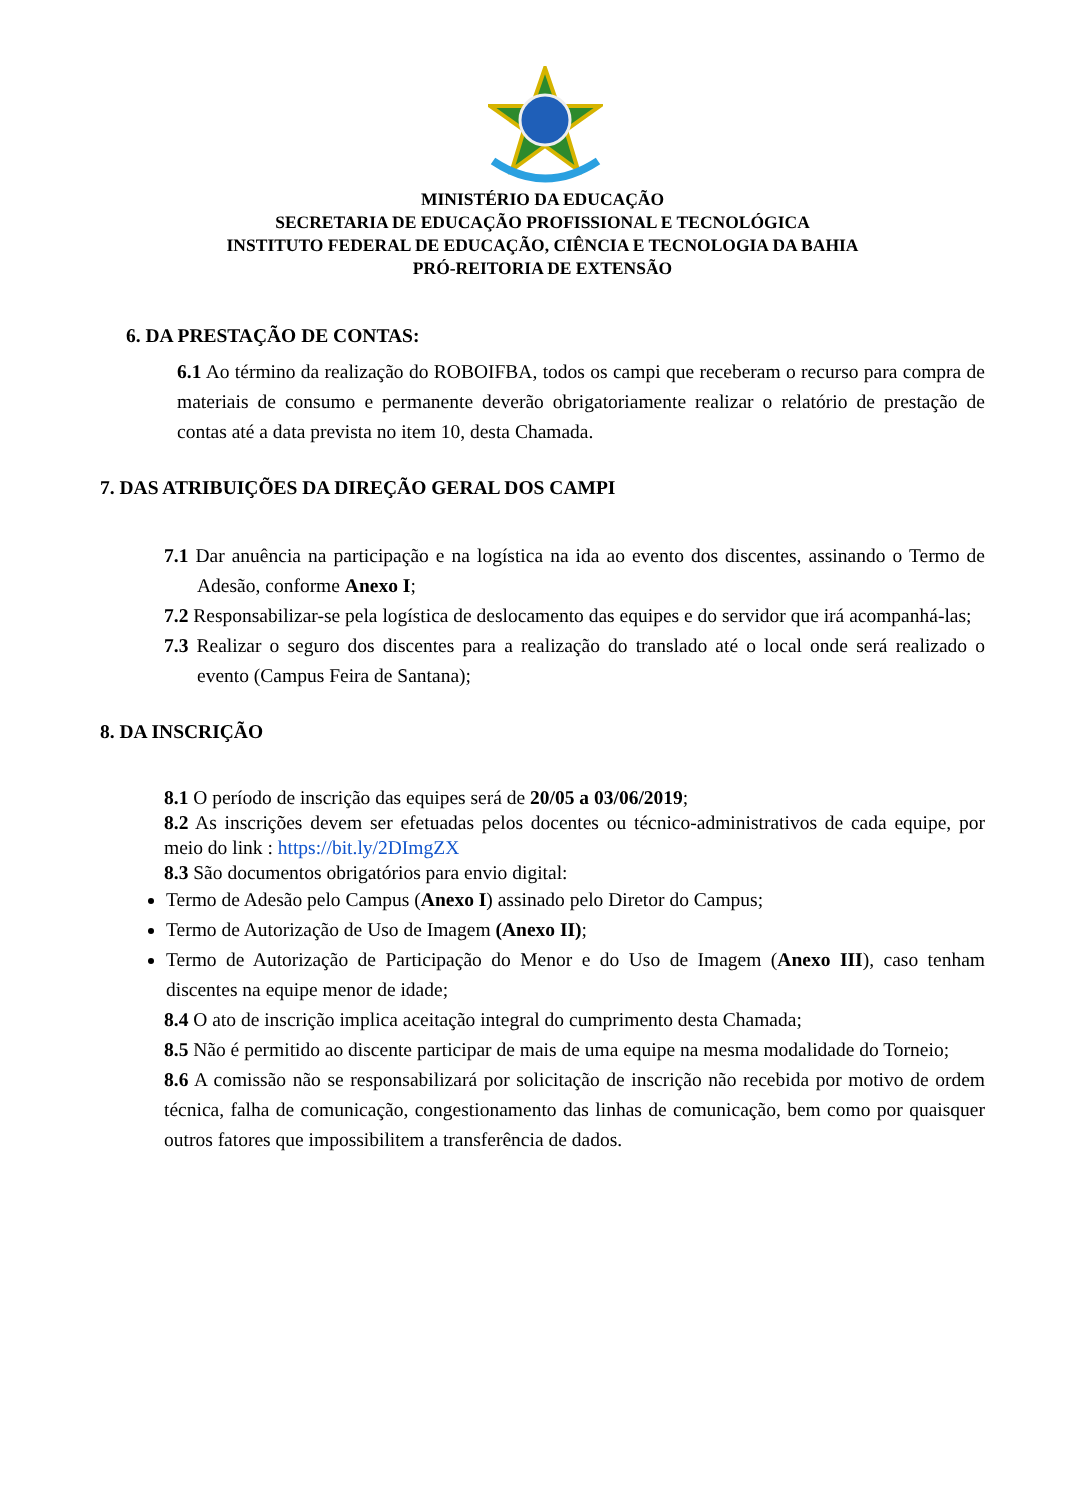MINISTÉRIO DA EDUCAÇÃO
SECRETARIA DE EDUCAÇÃO PROFISSIONAL E TECNOLÓGICA
INSTITUTO FEDERAL DE EDUCAÇÃO, CIÊNCIA E TECNOLOGIA DA BAHIA
PRÓ-REITORIA DE EXTENSÃO
6. DA PRESTAÇÃO DE CONTAS:
6.1 Ao término da realização do ROBOIFBA, todos os campi que receberam o recurso para compra de materiais de consumo e permanente deverão obrigatoriamente realizar o relatório de prestação de contas até a data prevista no item 10, desta Chamada.
7. DAS ATRIBUIÇÕES DA DIREÇÃO GERAL DOS CAMPI
7.1 Dar anuência na participação e na logística na ida ao evento dos discentes, assinando o Termo de Adesão, conforme Anexo I;
7.2 Responsabilizar-se pela logística de deslocamento das equipes e do servidor que irá acompanhá-las;
7.3 Realizar o seguro dos discentes para a realização do translado até o local onde será realizado o evento (Campus Feira de Santana);
8. DA INSCRIÇÃO
8.1 O período de inscrição das equipes será de 20/05 a 03/06/2019;
8.2 As inscrições devem ser efetuadas pelos docentes ou técnico-administrativos de cada equipe, por meio do link : https://bit.ly/2DImgZX
8.3 São documentos obrigatórios para envio digital:
Termo de Adesão pelo Campus (Anexo I) assinado pelo Diretor do Campus;
Termo de Autorização de Uso de Imagem (Anexo II);
Termo de Autorização de Participação do Menor e do Uso de Imagem (Anexo III), caso tenham discentes na equipe menor de idade;
8.4 O ato de inscrição implica aceitação integral do cumprimento desta Chamada;
8.5 Não é permitido ao discente participar de mais de uma equipe na mesma modalidade do Torneio;
8.6 A comissão não se responsabilizará por solicitação de inscrição não recebida por motivo de ordem técnica, falha de comunicação, congestionamento das linhas de comunicação, bem como por quaisquer outros fatores que impossibilitem a transferência de dados.